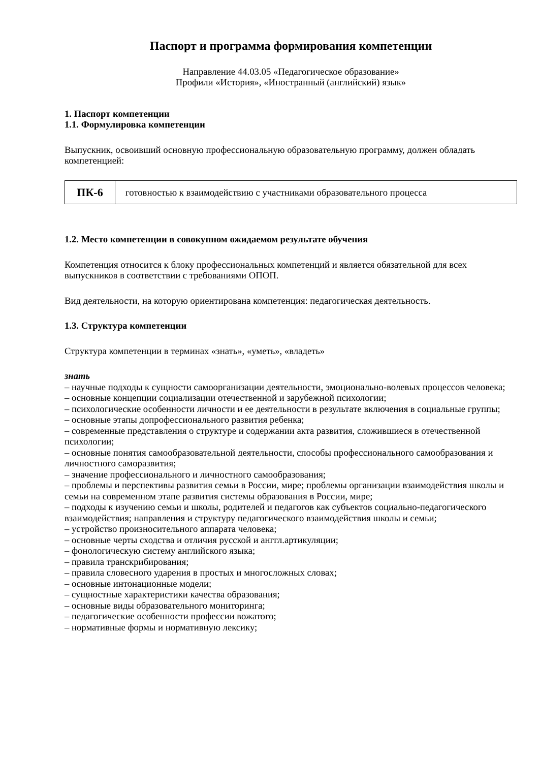Паспорт и программа формирования компетенции
Направление 44.03.05 «Педагогическое образование»
Профили «История», «Иностранный (английский) язык»
1. Паспорт компетенции
1.1. Формулировка компетенции
Выпускник, освоивший основную профессиональную образовательную программу, должен обладать компетенцией:
| ПК-6 | готовностью к взаимодействию с участниками образовательного процесса |
1.2. Место компетенции в совокупном ожидаемом результате обучения
Компетенция относится к блоку профессиональных компетенций и является обязательной для всех выпускников в соответствии с требованиями ОПОП.
Вид деятельности, на которую ориентирована компетенция: педагогическая деятельность.
1.3. Структура компетенции
Структура компетенции в терминах «знать», «уметь», «владеть»
знать
– научные подходы к сущности самоорганизации деятельности, эмоционально-волевых процессов человека;
– основные концепции социализации отечественной и зарубежной психологии;
– психологические особенности личности и ее деятельности в результате включения в социальные группы;
– основные этапы допрофессионального развития ребенка;
– современные представления о структуре и содержании акта развития, сложившиеся в отечественной психологии;
– основные понятия самообразовательной деятельности, способы профессионального самообразования и личностного саморазвития;
– значение профессионального и личностного самообразования;
– проблемы и перспективы развития семьи в России, мире; проблемы организации взаимодействия школы и семьи на современном этапе развития системы образования в России, мире;
– подходы к изучению семьи и школы, родителей и педагогов как субъектов социально-педагогического взаимодействия; направления и структуру педагогического взаимодействия школы и семьи;
– устройство произносительного аппарата человека;
– основные черты сходства и отличия русской и анггл.артикуляции;
– фонологическую систему английского языка;
– правила транскрибирования;
– правила словесного ударения в простых и многосложных словах;
– основные интонационные модели;
– сущностные характеристики качества образования;
– основные виды образовательного мониторинга;
– педагогические особенности профессии вожатого;
– нормативные формы и нормативную лексику;